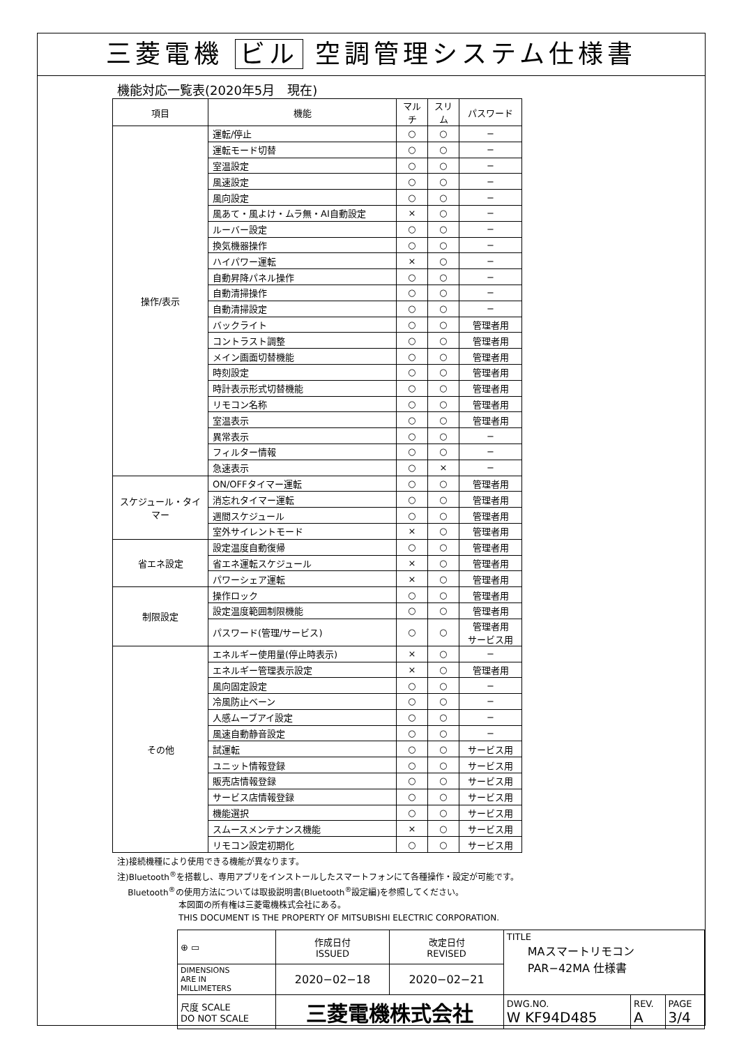三菱電機 ビル 空調管理システム仕様書
機能対応一覧表(2020年5月　現在)
| 項目 | 機能 | マルチ | スリム | パスワード |
| --- | --- | --- | --- | --- |
| 操作/表示 | 運転/停止 | ○ | ○ | − |
| | 運転モード切替 | ○ | ○ | − |
| | 室温設定 | ○ | ○ | − |
| | 風速設定 | ○ | ○ | − |
| | 風向設定 | ○ | ○ | − |
| | 風あて・風よけ・ムラ無・AI自動設定 | × | ○ | − |
| | ルーバー設定 | ○ | ○ | − |
| | 換気機器操作 | ○ | ○ | − |
| | ハイパワー運転 | × | ○ | − |
| | 自動昇降パネル操作 | ○ | ○ | − |
| | 自動清掃操作 | ○ | ○ | − |
| | 自動清掃設定 | ○ | ○ | − |
| | バックライト | ○ | ○ | 管理者用 |
| | コントラスト調整 | ○ | ○ | 管理者用 |
| | メイン画面切替機能 | ○ | ○ | 管理者用 |
| | 時刻設定 | ○ | ○ | 管理者用 |
| | 時計表示形式切替機能 | ○ | ○ | 管理者用 |
| | リモコン名称 | ○ | ○ | 管理者用 |
| | 室温表示 | ○ | ○ | 管理者用 |
| | 異常表示 | ○ | ○ | − |
| | フィルター情報 | ○ | ○ | − |
| | 急速表示 | ○ | × | − |
| スケジュール・タイマー | ON/OFFタイマー運転 | ○ | ○ | 管理者用 |
| | 消忘れタイマー運転 | ○ | ○ | 管理者用 |
| | 週間スケジュール | ○ | ○ | 管理者用 |
| | 室外サイレントモード | × | ○ | 管理者用 |
| 省エネ設定 | 設定温度自動復帰 | ○ | ○ | 管理者用 |
| | 省エネ運転スケジュール | × | ○ | 管理者用 |
| | パワーシェア運転 | × | ○ | 管理者用 |
| 制限設定 | 操作ロック | ○ | ○ | 管理者用 |
| | 設定温度範囲制限機能 | ○ | ○ | 管理者用 |
| | パスワード(管理/サービス) | ○ | ○ | 管理者用 サービス用 |
| その他 | エネルギー使用量(停止時表示) | × | ○ | − |
| | エネルギー管理表示設定 | × | ○ | 管理者用 |
| | 風向固定設定 | ○ | ○ | − |
| | 冷風防止ベーン | ○ | ○ | − |
| | 人感ムーブアイ設定 | ○ | ○ | − |
| | 風速自動静音設定 | ○ | ○ | − |
| | 試運転 | ○ | ○ | サービス用 |
| | ユニット情報登録 | ○ | ○ | サービス用 |
| | 販売店情報登録 | ○ | ○ | サービス用 |
| | サービス店情報登録 | ○ | ○ | サービス用 |
| | 機能選択 | ○ | ○ | サービス用 |
| | スムースメンテナンス機能 | × | ○ | サービス用 |
| | リモコン設定初期化 | ○ | ○ | サービス用 |
注)接続機種により使用できる機能が異なります。
注)Bluetooth<sup>®</sup>を搭載し、専用アプリをインストールしたスマートフォンにて各種操作・設定が可能です。
Bluetooth<sup>®</sup>の使用方法については取扱説明書(Bluetooth<sup>®</sup>設定編)を参照してください。
本図面の所有権は三菱電機株式会社にある。
THIS DOCUMENT IS THE PROPERTY OF MITSUBISHI ELECTRIC CORPORATION.
| ⊕ ▭ | 作成日付 ISSUED | 改定日付 REVISED | TITLE MAスマートリモコン PAR−42MA 仕様書 | | |
| DIMENSIONS ARE IN MILLIMETERS | 2020−02−18 | 2020−02−21 | | | |
| 尺度 SCALE DO NOT SCALE | 三菱電機株式会社 | | DWG.NO. W KF94D485 | REV. A | PAGE 3/4 |